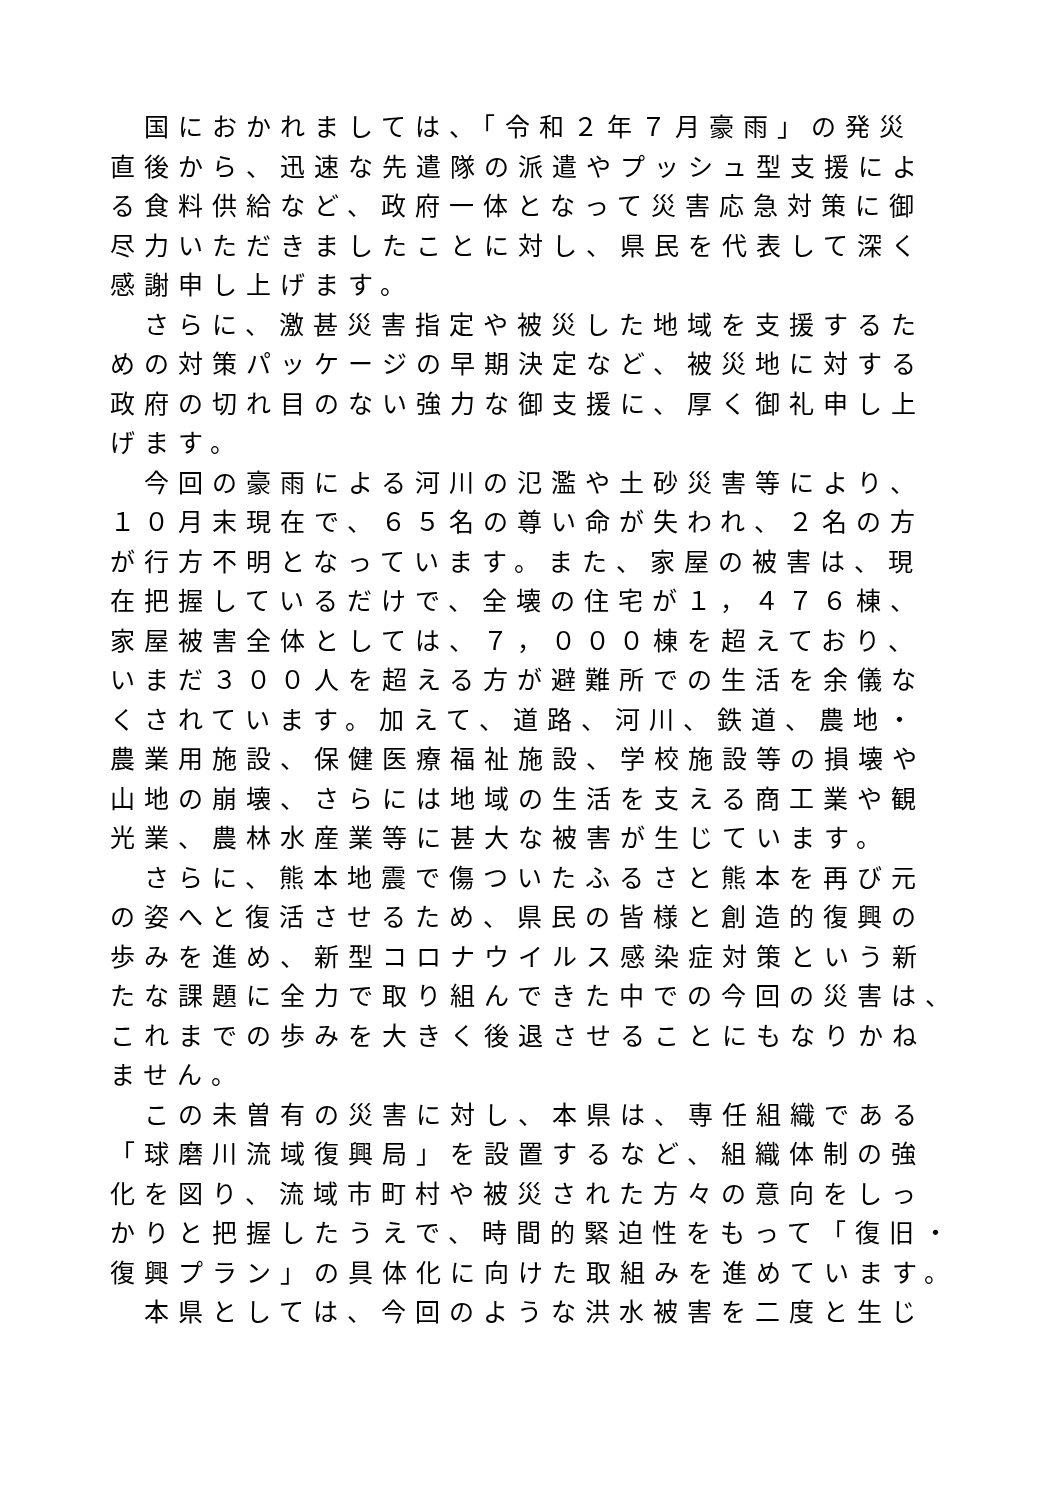国におかれましては、「令和２年７月豪雨」の発災
直後から、迅速な先遣隊の派遣やプッシュ型支援によ
る食料供給など、政府一体となって災害応急対策に御
尽力いただきましたことに対し、県民を代表して深く
感謝申し上げます。
　さらに、激甚災害指定や被災した地域を支援するた
めの対策パッケージの早期決定など、被災地に対する
政府の切れ目のない強力な御支援に、厚く御礼申し上
げます。
　今回の豪雨による河川の氾濫や土砂災害等により、
１０月末現在で、６５名の尊い命が失われ、２名の方
が行方不明となっています。また、家屋の被害は、現
在把握しているだけで、全壊の住宅が１，４７６棟、
家屋被害全体としては、７，０００棟を超えており、
いまだ３００人を超える方が避難所での生活を余儀な
くされています。加えて、道路、河川、鉄道、農地・
農業用施設、保健医療福祉施設、学校施設等の損壊や
山地の崩壊、さらには地域の生活を支える商工業や観
光業、農林水産業等に甚大な被害が生じています。
　さらに、熊本地震で傷ついたふるさと熊本を再び元
の姿へと復活させるため、県民の皆様と創造的復興の
歩みを進め、新型コロナウイルス感染症対策という新
たな課題に全力で取り組んできた中での今回の災害は、
これまでの歩みを大きく後退させることにもなりかね
ません。
　この未曽有の災害に対し、本県は、専任組織である
「球磨川流域復興局」を設置するなど、組織体制の強
化を図り、流域市町村や被災された方々の意向をしっ
かりと把握したうえで、時間的緊迫性をもって「復旧・
復興プラン」の具体化に向けた取組みを進めています。
　本県としては、今回のような洪水被害を二度と生じ